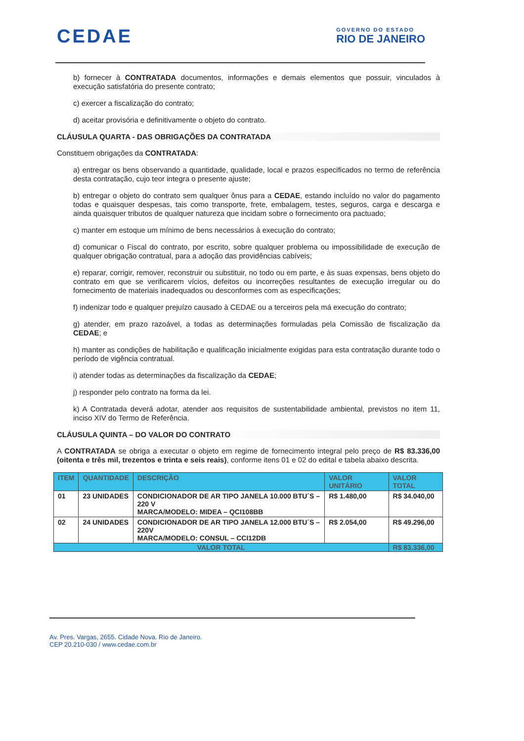CEDAE
GOVERNO DO ESTADO
RIO DE JANEIRO
b) fornecer à CONTRATADA documentos, informações e demais elementos que possuir, vinculados à execução satisfatória do presente contrato;
c) exercer a fiscalização do contrato;
d) aceitar provisória e definitivamente o objeto do contrato.
CLÁUSULA QUARTA - DAS OBRIGAÇÕES DA CONTRATADA
Constituem obrigações da CONTRATADA:
a) entregar os bens observando a quantidade, qualidade, local e prazos especificados no termo de referência desta contratação, cujo teor integra o presente ajuste;
b) entregar o objeto do contrato sem qualquer ônus para a CEDAE, estando incluído no valor do pagamento todas e quaisquer despesas, tais como transporte, frete, embalagem, testes, seguros, carga e descarga e ainda quaisquer tributos de qualquer natureza que incidam sobre o fornecimento ora pactuado;
c) manter em estoque um mínimo de bens necessários à execução do contrato;
d) comunicar o Fiscal do contrato, por escrito, sobre qualquer problema ou impossibilidade de execução de qualquer obrigação contratual, para a adoção das providências cabíveis;
e) reparar, corrigir, remover, reconstruir ou substituir, no todo ou em parte, e às suas expensas, bens objeto do contrato em que se verificarem vícios, defeitos ou incorreções resultantes de execução irregular ou do fornecimento de materiais inadequados ou desconformes com as especificações;
f) indenizar todo e qualquer prejuízo causado à CEDAE ou a terceiros pela má execução do contrato;
g) atender, em prazo razoável, a todas as determinações formuladas pela Comissão de fiscalização da CEDAE; e
h) manter as condições de habilitação e qualificação inicialmente exigidas para esta contratação durante todo o período de vigência contratual.
i) atender todas as determinações da fiscalização da CEDAE;
j) responder pelo contrato na forma da lei.
k) A Contratada deverá adotar, atender aos requisitos de sustentabilidade ambiental, previstos no item 11, inciso XIV do Termo de Referência.
CLÁUSULA QUINTA – DO VALOR DO CONTRATO
A CONTRATADA se obriga a executar o objeto em regime de fornecimento integral pelo preço de R$ 83.336,00 (oitenta e três mil, trezentos e trinta e seis reais), conforme itens 01 e 02 do edital e tabela abaixo descrita.
| ITEM | QUANTIDADE | DESCRIÇÃO | VALOR UNITÁRIO | VALOR TOTAL |
| --- | --- | --- | --- | --- |
| 01 | 23 UNIDADES | CONDICIONADOR DE AR TIPO JANELA 10.000 BTU´S – 220 V MARCA/MODELO: MIDEA – QCI108BB | R$ 1.480,00 | R$ 34.040,00 |
| 02 | 24 UNIDADES | CONDICIONADOR DE AR TIPO JANELA 12.000 BTU´S – 220V MARCA/MODELO: CONSUL – CCI12DB | R$ 2.054,00 | R$ 49.296,00 |
| VALOR TOTAL | | | | R$ 83.336,00 |
Av. Pres. Vargas, 2655. Cidade Nova. Rio de Janeiro.
CEP 20.210-030 / www.cedae.com.br